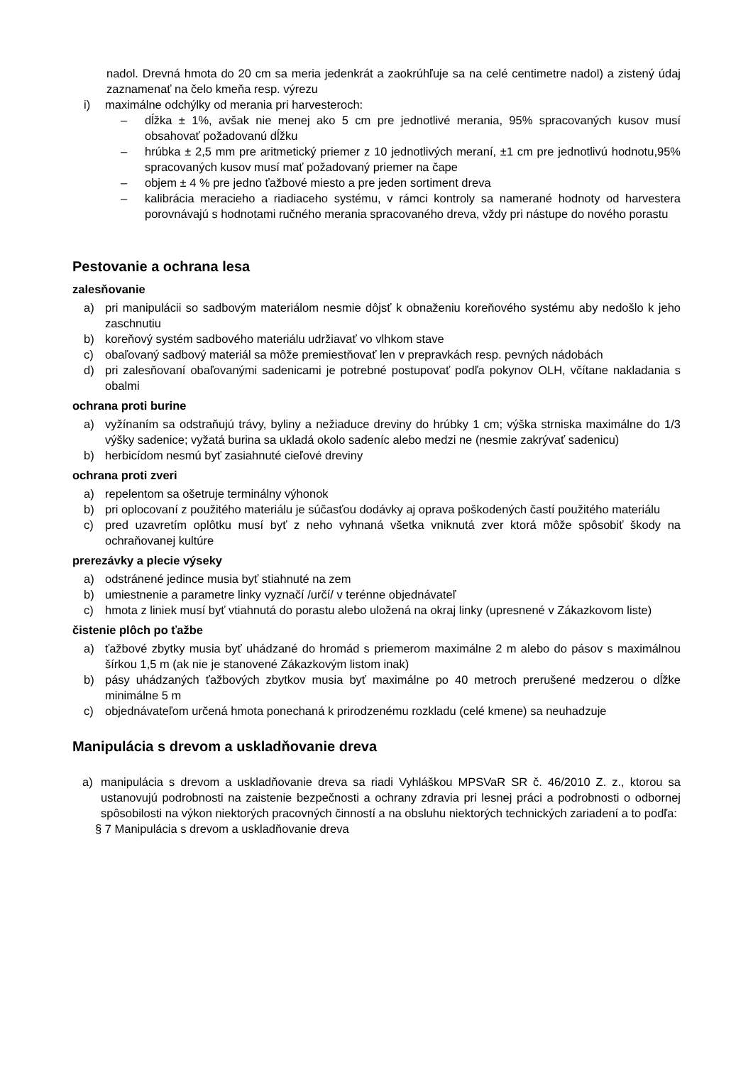nadol. Drevná hmota do 20 cm sa meria jedenkrát a zaokrúhľuje sa na celé centimetre nadol) a zistený údaj zaznamenať na čelo kmeňa resp. výrezu
i) maximálne odchýlky od merania pri harvesteroch:
– dĺžka ± 1%, avšak nie menej ako 5 cm pre jednotlivé merania, 95% spracovaných kusov musí obsahovať požadovanú dĺžku
– hrúbka ± 2,5 mm pre aritmetický priemer z 10 jednotlivých meraní, ±1 cm pre jednotlivú hodnotu,95% spracovaných kusov musí mať požadovaný priemer na čape
– objem ± 4 % pre jedno ťažbové miesto a pre jeden sortiment dreva
– kalibrácia meracieho a riadiaceho systému, v rámci kontroly sa namerané hodnoty od harvestera porovnávajú s hodnotami ručného merania spracovaného dreva, vždy pri nástupe do nového porastu
Pestovanie a ochrana lesa
zalesňovanie
a) pri manipulácii so sadbovým materiálom nesmie dôjsť k obnaženiu koreňového systému aby nedošlo k jeho zaschnutiu
b) koreňový systém sadbového materiálu udržiavať vo vlhkom stave
c) obaľovaný sadbový materiál sa môže premiestňovať len v prepravkách resp. pevných nádobách
d) pri zalesňovaní obaľovanými sadenicami je potrebné postupovať podľa pokynov OLH, včítane nakladania s obalmi
ochrana proti burine
a) vyžínaním sa odstraňujú trávy, byliny a nežiaduce dreviny do hrúbky 1 cm; výška strniska maximálne do 1/3 výšky sadenice; vyžatá burina sa ukladá okolo sadeníc alebo medzi ne (nesmie zakrývať sadenicu)
b) herbicídom nesmú byť zasiahnuté cieľové dreviny
ochrana proti zveri
a) repelentom sa ošetruje terminálny výhonok
b) pri oplocovaní z použitého materiálu je súčasťou dodávky aj oprava poškodených častí použitého materiálu
c) pred uzavretím oplôtku musí byť z neho vyhnaná všetka vniknutá zver ktorá môže spôsobiť škody na ochraňovanej kultúre
prerezávky a plecie výseky
a) odstránené jedince musia byť stiahnuté na zem
b) umiestnenie a parametre linky vyznačí /určí/ v terénne objednávateľ
c) hmota z liniek musí byť vtiahnutá do porastu alebo uložená na okraj linky (upresnené v Zákazkovom liste)
čistenie plôch po ťažbe
a) ťažbové zbytky musia byť uhádzané do hromád s priemerom maximálne 2 m alebo do pásov s maximálnou šírkou 1,5 m (ak nie je stanovené Zákazkovým listom inak)
b) pásy uhádzaných ťažbových zbytkov musia byť maximálne po 40 metroch prerušené medzerou o dĺžke minimálne 5 m
c) objednávateľom určená hmota ponechaná k prirodzenému rozkladu (celé kmene) sa neuhadzuje
Manipulácia s drevom a uskladňovanie dreva
a) manipulácia s drevom a uskladňovanie dreva sa riadi Vyhláškou MPSVaR SR č. 46/2010 Z. z., ktorou sa ustanovujú podrobnosti na zaistenie bezpečnosti a ochrany zdravia pri lesnej práci a podrobnosti o odbornej spôsobilosti na výkon niektorých pracovných činností a na obsluhu niektorých technických zariadení a to podľa:
§ 7 Manipulácia s drevom a uskladňovanie dreva